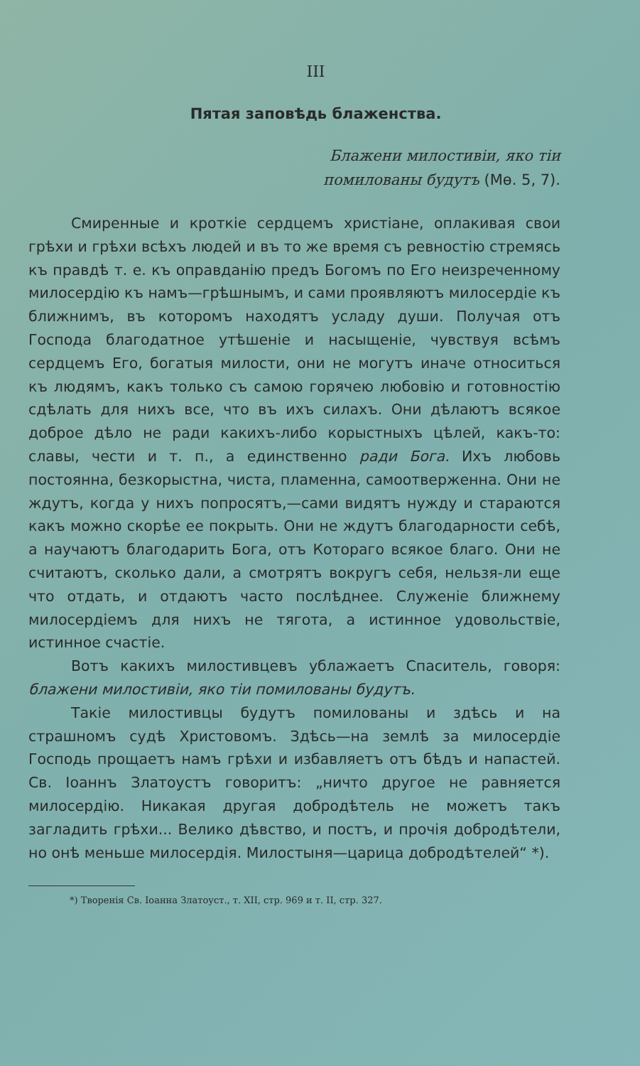III
Пятая заповѣдь блаженства.
Блажени милостивіи, яко тіи
помилованы будутъ (Мѳ. 5, 7).
Смиренные и кроткіе сердцемъ христіане, оплакивая свои грѣхи и грѣхи всѣхъ людей и въ то же время съ ревностію стремясь къ правдѣ т. е. къ оправданію предъ Богомъ по Его неизреченному милосердію къ намъ—грѣшнымъ, и сами проявляютъ милосердіе къ ближнимъ, въ которомъ находятъ усладу души. Получая отъ Господа благодатное утѣшеніе и насыщеніе, чувствуя всѣмъ сердцемъ Его, богатыя милости, они не могутъ иначе относиться къ людямъ, какъ только съ самою горячею любовію и готовностію сдѣлать для нихъ все, что въ ихъ силахъ. Они дѣлаютъ всякое доброе дѣло не ради какихъ-либо корыстныхъ цѣлей, какъ-то: славы, чести и т. п., а единственно ради Бога. Ихъ любовь постоянна, безкорыстна, чиста, пламенна, самоотверженна. Они не ждутъ, когда у нихъ попросятъ,—сами видятъ нужду и стараются какъ можно скорѣе ее покрыть. Они не ждутъ благодарности себѣ, а научаютъ благодарить Бога, отъ Котораго всякое благо. Они не считаютъ, сколько дали, а смотрятъ вокругъ себя, нельзя-ли еще что отдать, и отдаютъ часто послѣднее. Служеніе ближнему милосердіемъ для нихъ не тягота, а истинное удовольствіе, истинное счастіе.
Вотъ какихъ милостивцевъ ублажаетъ Спаситель, говоря: блажени милостивіи, яко тіи помилованы будутъ.
Такіе милостивцы будутъ помилованы и здѣсь и на страшномъ судѣ Христовомъ. Здѣсь—на землѣ за милосердіе Господь прощаетъ намъ грѣхи и избавляетъ отъ бѣдъ и напастей. Св. Іоаннъ Златоустъ говоритъ: „ничто другое не равняется милосердію. Никакая другая добродѣтель не можетъ такъ загладить грѣхи... Велико дѣвство, и постъ, и прочія добродѣтели, но онѣ меньше милосердія. Милостыня—царица добродѣтелей“ *).
*) Творенія Св. Іоанна Златоуст., т. XII, стр. 969 и т. II, стр. 327.